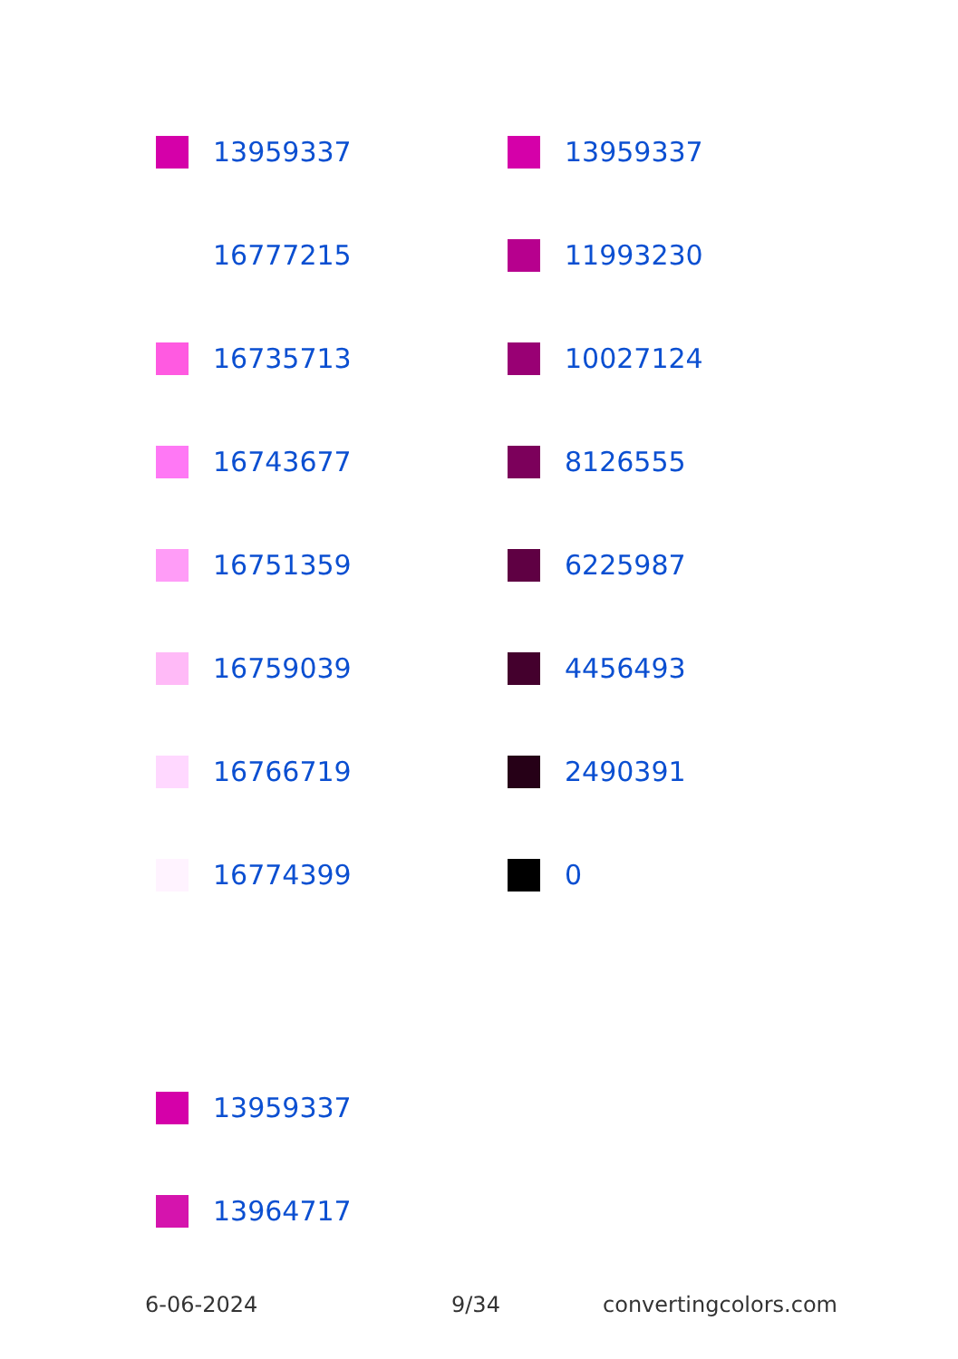13959337
13959337
16777215
11993230
16735713
10027124
16743677
8126555
16751359
6225987
16759039
4456493
16766719
2490391
16774399
0
13959337
13964717
6-06-2024 9/34 convertingcolors.com